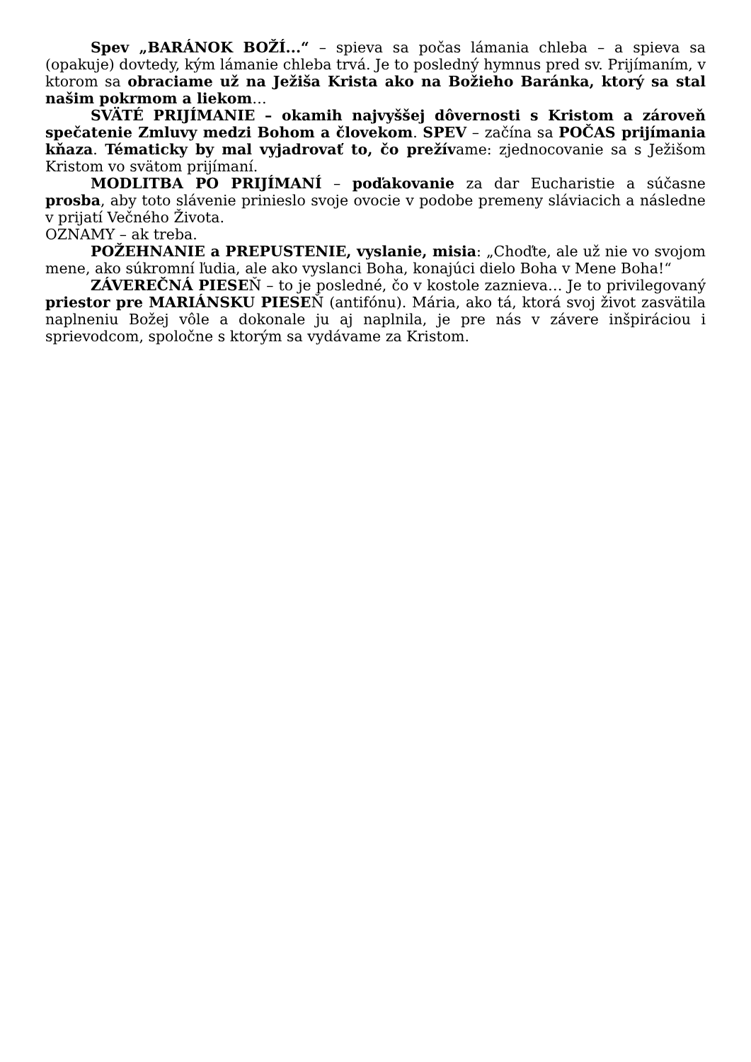Spev „BARÁNOK BOŽÍ...“ – spieva sa počas lámania chleba – a spieva sa (opakuje) dovtedy, kým lámanie chleba trvá. Je to posledný hymnus pred sv. Prijímaním, v ktorom sa obraciame už na Ježiša Krista ako na Božieho Baránka, ktorý sa stal našim pokrmom a liekom…
SVÄTÉ PRIJÍMANIE – okamih najvyššej dôvernosti s Kristom a zároveň spečatenie Zmluvy medzi Bohom a človekom. SPEV – začína sa POČAS prijímania kňaza. Tématicky by mal vyjadrovať to, čo prežívame: zjednocovanie sa s Ježišom Kristom vo svätom prijímaní.
MODLITBA PO PRIJÍMANÍ – poďakovanie za dar Eucharistie a súčasne prosba, aby toto slávenie prinieslo svoje ovocie v podobe premeny sláviacich a následne v prijatí Večného Života.
OZNAMY – ak treba.
POŽEHNANIE a PREPUSTENIE, vyslanie, misia: „Choďte, ale už nie vo svojom mene, ako súkromní ľudia, ale ako vyslanci Boha, konajúci dielo Boha v Mene Boha!“
ZÁVEREČNÁ PIESEŇ – to je posledné, čo v kostole zaznieva… Je to privilegovaný priestor pre MARIÁNSKU PIESEŇ (antifónu). Mária, ako tá, ktorá svoj život zasvätila naplneniu Božej vôle a dokonale ju aj naplnila, je pre nás v závere inšpiráciou i sprievodcom, spoločne s ktorým sa vydávame za Kristom.